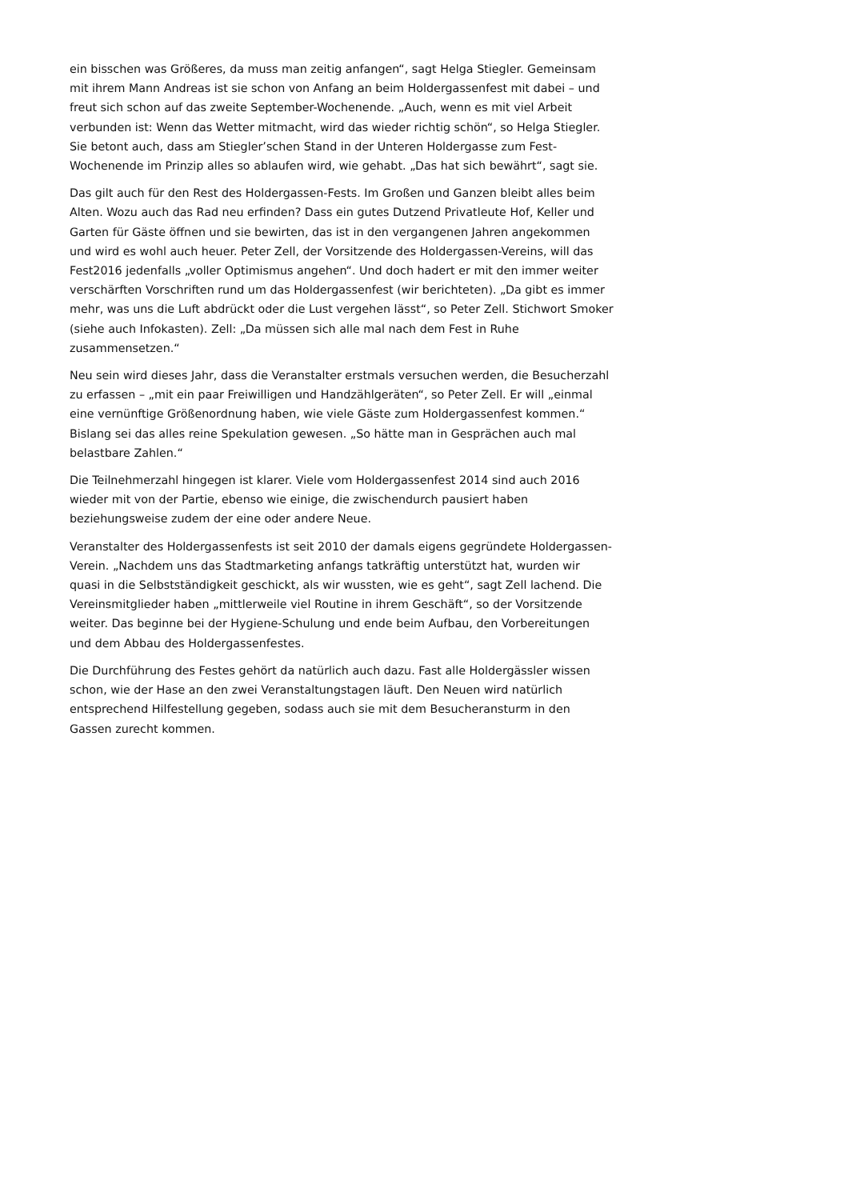ein bisschen was Größeres, da muss man zeitig anfangen“, sagt Helga Stiegler. Gemeinsam mit ihrem Mann Andreas ist sie schon von Anfang an beim Holdergassenfest mit dabei – und freut sich schon auf das zweite September-Wochenende. „Auch, wenn es mit viel Arbeit verbunden ist: Wenn das Wetter mitmacht, wird das wieder richtig schön“, so Helga Stiegler. Sie betont auch, dass am Stiegler’schen Stand in der Unteren Holdergasse zum Fest-Wochenende im Prinzip alles so ablaufen wird, wie gehabt. „Das hat sich bewährt“, sagt sie.
Das gilt auch für den Rest des Holdergassen-Fests. Im Großen und Ganzen bleibt alles beim Alten. Wozu auch das Rad neu erfinden? Dass ein gutes Dutzend Privatleute Hof, Keller und Garten für Gäste öffnen und sie bewirten, das ist in den vergangenen Jahren angekommen und wird es wohl auch heuer. Peter Zell, der Vorsitzende des Holdergassen-Vereins, will das Fest2016 jedenfalls „voller Optimismus angehen“. Und doch hadert er mit den immer weiter verschärften Vorschriften rund um das Holdergassenfest (wir berichteten). „Da gibt es immer mehr, was uns die Luft abdrückt oder die Lust vergehen lässt“, so Peter Zell. Stichwort Smoker (siehe auch Infokasten). Zell: „Da müssen sich alle mal nach dem Fest in Ruhe zusammensetzen.“
Neu sein wird dieses Jahr, dass die Veranstalter erstmals versuchen werden, die Besucherzahl zu erfassen – „mit ein paar Freiwilligen und Handzählgeräten“, so Peter Zell. Er will „einmal eine vernünftige Größenordnung haben, wie viele Gäste zum Holdergassenfest kommen.“ Bislang sei das alles reine Spekulation gewesen. „So hätte man in Gesprächen auch mal belastbare Zahlen.“
Die Teilnehmerzahl hingegen ist klarer. Viele vom Holdergassenfest 2014 sind auch 2016 wieder mit von der Partie, ebenso wie einige, die zwischendurch pausiert haben beziehungsweise zudem der eine oder andere Neue.
Veranstalter des Holdergassenfests ist seit 2010 der damals eigens gegründete Holdergassen-Verein. „Nachdem uns das Stadtmarketing anfangs tatkräftig unterstützt hat, wurden wir quasi in die Selbstständigkeit geschickt, als wir wussten, wie es geht“, sagt Zell lachend. Die Vereinsmitglieder haben „mittlerweile viel Routine in ihrem Geschäft“, so der Vorsitzende weiter. Das beginne bei der Hygiene-Schulung und ende beim Aufbau, den Vorbereitungen und dem Abbau des Holdergassenfestes.
Die Durchführung des Festes gehört da natürlich auch dazu. Fast alle Holdergässler wissen schon, wie der Hase an den zwei Veranstaltungstagen läuft. Den Neuen wird natürlich entsprechend Hilfestellung gegeben, sodass auch sie mit dem Besucheransturm in den Gassen zurecht kommen.